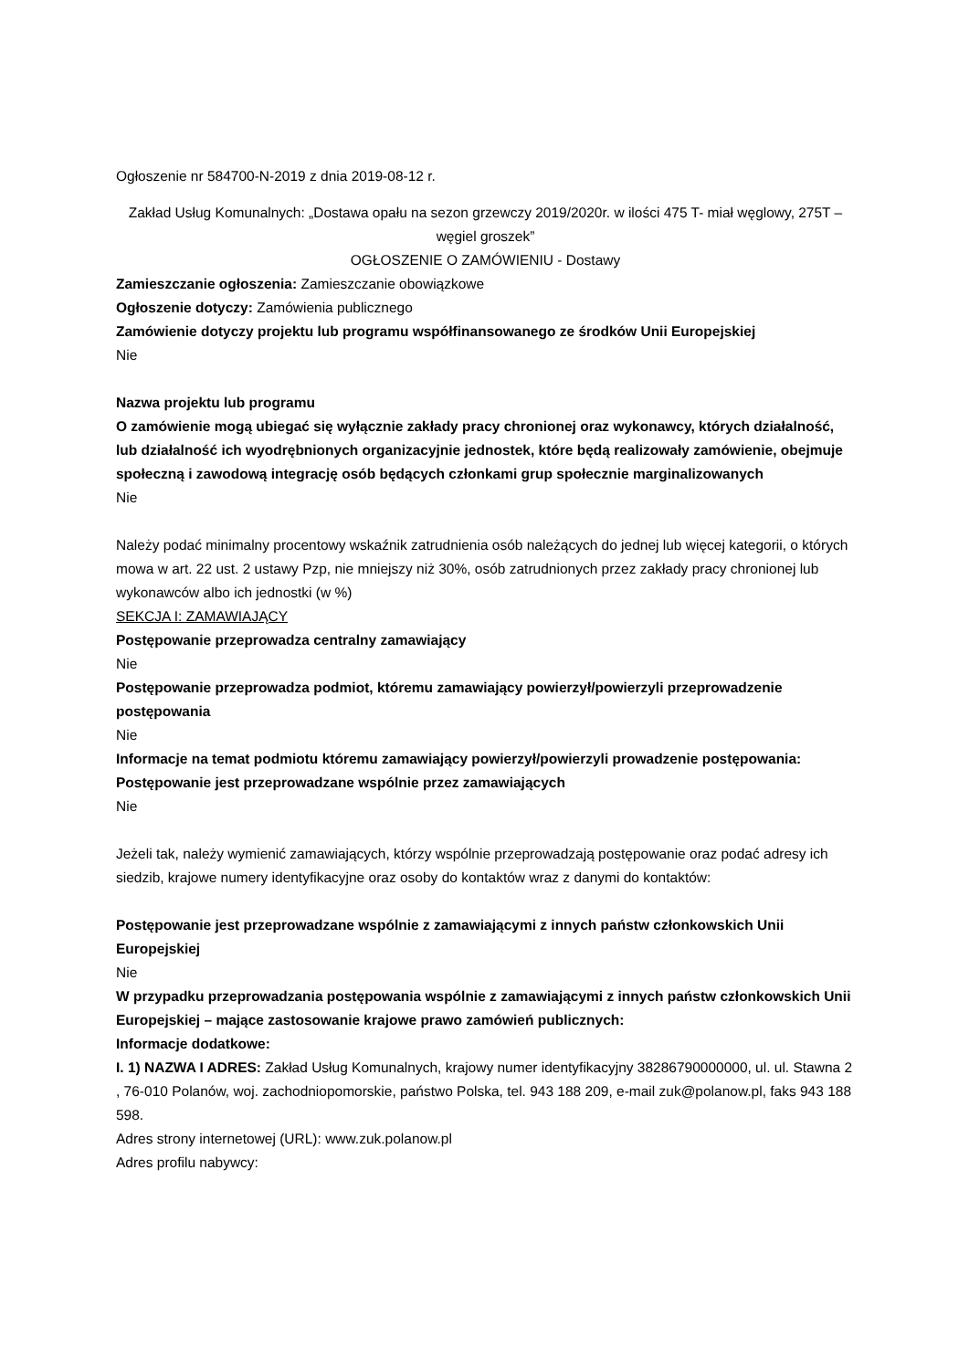Ogłoszenie nr 584700-N-2019 z dnia 2019-08-12 r.
Zakład Usług Komunalnych: „Dostawa opału na sezon grzewczy 2019/2020r. w ilości 475 T- miał węglowy, 275T – węgiel groszek”
OGŁOSZENIE O ZAMÓWIENIU - Dostawy
Zamieszczanie ogłoszenia: Zamieszczanie obowiązkowe
Ogłoszenie dotyczy: Zamówienia publicznego
Zamówienie dotyczy projektu lub programu współfinansowanego ze środków Unii Europejskiej
Nie
Nazwa projektu lub programu
O zamówienie mogą ubiegać się wyłącznie zakłady pracy chronionej oraz wykonawcy, których działalność, lub działalność ich wyodrębnionych organizacyjnie jednostek, które będą realizowały zamówienie, obejmuje społeczną i zawodową integrację osób będących członkami grup społecznie marginalizowanych
Nie
Należy podać minimalny procentowy wskaźnik zatrudnienia osób należących do jednej lub więcej kategorii, o których mowa w art. 22 ust. 2 ustawy Pzp, nie mniejszy niż 30%, osób zatrudnionych przez zakłady pracy chronionej lub wykonawców albo ich jednostki (w %)
SEKCJA I: ZAMAWIAJĄCY
Postępowanie przeprowadza centralny zamawiający
Nie
Postępowanie przeprowadza podmiot, któremu zamawiający powierzył/powierzyli przeprowadzenie postępowania
Nie
Informacje na temat podmiotu któremu zamawiający powierzył/powierzyli prowadzenie postępowania:
Postępowanie jest przeprowadzane wspólnie przez zamawiających
Nie
Jeżeli tak, należy wymienić zamawiających, którzy wspólnie przeprowadzają postępowanie oraz podać adresy ich siedzib, krajowe numery identyfikacyjne oraz osoby do kontaktów wraz z danymi do kontaktów:
Postępowanie jest przeprowadzane wspólnie z zamawiającymi z innych państw członkowskich Unii Europejskiej
Nie
W przypadku przeprowadzania postępowania wspólnie z zamawiającymi z innych państw członkowskich Unii Europejskiej – mające zastosowanie krajowe prawo zamówień publicznych:
Informacje dodatkowe:
I. 1) NAZWA I ADRES: Zakład Usług Komunalnych, krajowy numer identyfikacyjny 38286790000000, ul. ul. Stawna 2 , 76-010 Polanów, woj. zachodniopomorskie, państwo Polska, tel. 943 188 209, e-mail zuk@polanow.pl, faks 943 188 598.
Adres strony internetowej (URL): www.zuk.polanow.pl
Adres profilu nabywcy: